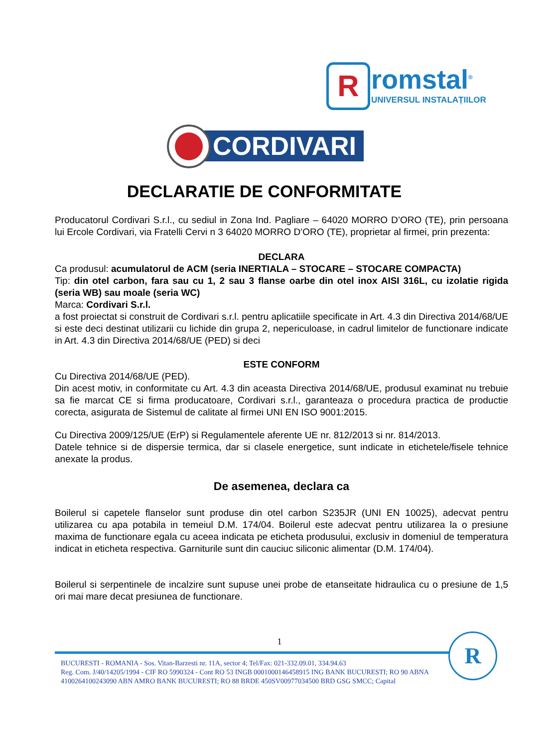R romstal<sup>®</sup>
UNIVERSUL INSTALAȚIILOR
CORDIVARI
DECLARATIE DE CONFORMITATE
Producatorul Cordivari S.r.l., cu sediul in Zona Ind. Pagliare – 64020 MORRO D’ORO (TE), prin persoana lui Ercole Cordivari, via Fratelli Cervi n 3 64020 MORRO D’ORO (TE), proprietar al firmei, prin prezenta:
DECLARA
Ca produsul: acumulatorul de ACM (seria INERTIALA – STOCARE – STOCARE COMPACTA)
Tip: din otel carbon, fara sau cu 1, 2 sau 3 flanse oarbe din otel inox AISI 316L, cu izolatie rigida (seria WB) sau moale (seria WC)
Marca: Cordivari S.r.l.
a fost proiectat si construit de Cordivari s.r.l. pentru aplicatiile specificate in Art. 4.3 din Directiva 2014/68/UE si este deci destinat utilizarii cu lichide din grupa 2, nepericuloase, in cadrul limitelor de functionare indicate in Art. 4.3 din Directiva 2014/68/UE (PED) si deci
ESTE CONFORM
Cu Directiva 2014/68/UE (PED).
Din acest motiv, in conformitate cu Art. 4.3 din aceasta Directiva 2014/68/UE, produsul examinat nu trebuie sa fie marcat CE si firma producatoare, Cordivari s.r.l., garanteaza o procedura practica de productie corecta, asigurata de Sistemul de calitate al firmei UNI EN ISO 9001:2015.
Cu Directiva 2009/125/UE (ErP) si Regulamentele aferente UE nr. 812/2013 si nr. 814/2013.
Datele tehnice si de dispersie termica, dar si clasele energetice, sunt indicate in etichetele/fisele tehnice anexate la produs.
De asemenea, declara ca
Boilerul si capetele flanselor sunt produse din otel carbon S235JR (UNI EN 10025), adecvat pentru utilizarea cu apa potabila in temeiul D.M. 174/04. Boilerul este adecvat pentru utilizarea la o presiune maxima de functionare egala cu aceea indicata pe eticheta produsului, exclusiv in domeniul de temperatura indicat in eticheta respectiva. Garniturile sunt din cauciuc siliconic alimentar (D.M. 174/04).
Boilerul si serpentinele de incalzire sunt supuse unei probe de etanseitate hidraulica cu o presiune de 1,5 ori mai mare decat presiunea de functionare.
1
BUCURESTI - ROMANIA - Sos. Vitan-Barzesti nr. 11A, sector 4; Tel/Fax: 021-332.09.01, 334.94.63
Reg. Com. J/40/14205/1994 - CIF RO 5990324 - Cont RO 53 INGB 0001000146458915 ING BANK BUCURESTI; RO 90 ABNA 4100264100243090 ABN AMRO BANK BUCURESTI; RO 88 BRDE 450SV00977034500 BRD GSG SMCC; Capital
R